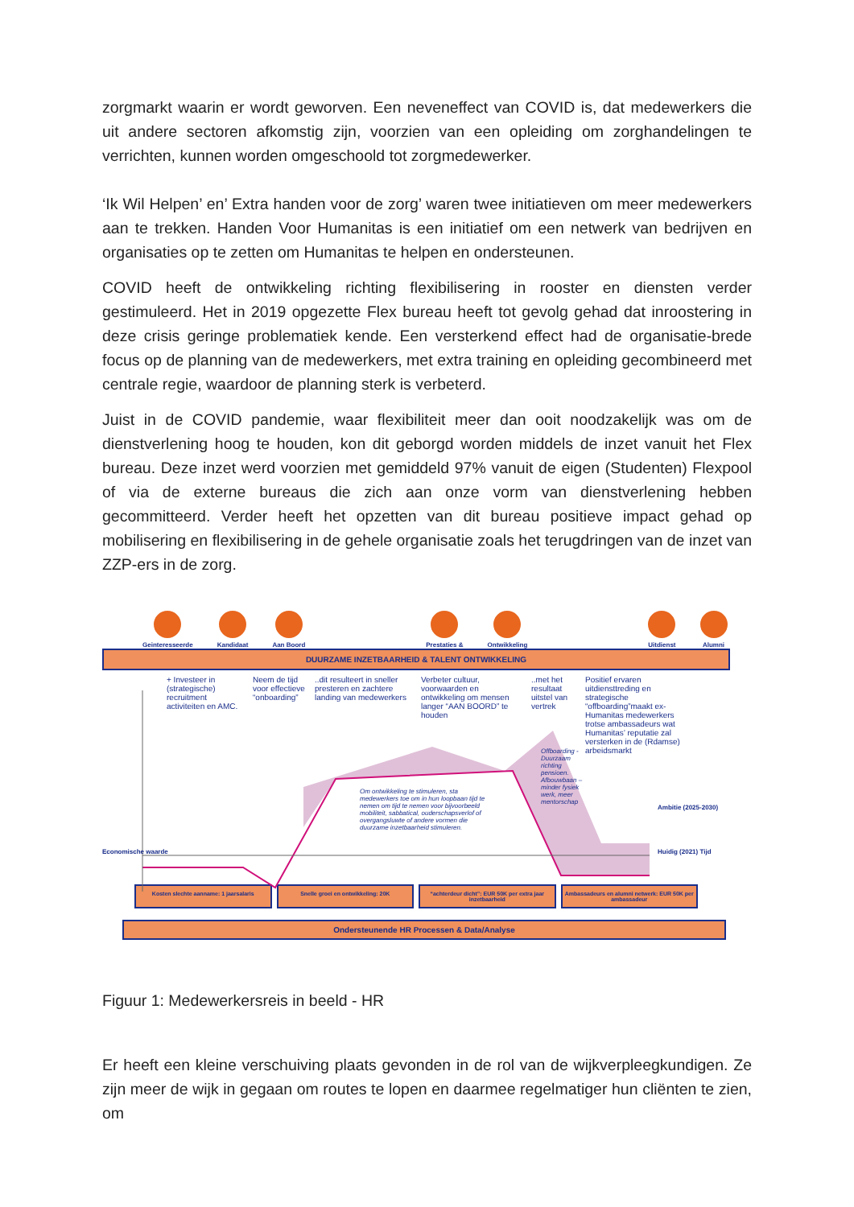zorgmarkt waarin er wordt geworven. Een neveneffect van COVID is, dat medewerkers die uit andere sectoren afkomstig zijn, voorzien van een opleiding om zorghandelingen te verrichten, kunnen worden omgeschoold tot zorgmedewerker.
‘Ik Wil Helpen’ en’ Extra handen voor de zorg’ waren twee initiatieven om meer medewerkers aan te trekken. Handen Voor Humanitas is een initiatief om een netwerk van bedrijven en organisaties op te zetten om Humanitas te helpen en ondersteunen.
COVID heeft de ontwikkeling richting flexibilisering in rooster en diensten verder gestimuleerd. Het in 2019 opgezette Flex bureau heeft tot gevolg gehad dat inroostering in deze crisis geringe problematiek kende. Een versterkend effect had de organisatie-brede focus op de planning van de medewerkers, met extra training en opleiding gecombineerd met centrale regie, waardoor de planning sterk is verbeterd.
Juist in de COVID pandemie, waar flexibiliteit meer dan ooit noodzakelijk was om de dienstverlening hoog te houden, kon dit geborgd worden middels de inzet vanuit het Flex bureau. Deze inzet werd voorzien met gemiddeld 97% vanuit de eigen (Studenten) Flexpool of via de externe bureaus die zich aan onze vorm van dienstverlening hebben gecommitteerd. Verder heeft het opzetten van dit bureau positieve impact gehad op mobilisering en flexibilisering in de gehele organisatie zoals het terugdringen van de inzet van ZZP-ers in de zorg.
Geinteresseerde
Kandidaat
Aan Boord
Prestaties &
Ontwikkeling
Uitdienst
Alumni
DUURZAME INZETBAARHEID & TALENT ONTWIKKELING
+ Investeer in (strategische) recruitment activiteiten en AMC.
Neem de tijd voor effectieve “onboarding”
..dit resulteert in sneller presteren en zachtere landing van medewerkers
Verbeter cultuur, voorwaarden en ontwikkeling om mensen langer “AAN BOORD” te houden
..met het resultaat uitstel van vertrek
Positief ervaren uitdiensttreding en strategische “offboarding”maakt ex-Humanitas medewerkers trotse ambassadeurs wat Humanitas’ reputatie zal versterken in de (Rdamse) arbeidsmarkt
Om ontwikkeling te stimuleren, sta medewerkers toe om in hun loopbaan tijd te nemen om tijd te nemen voor bijvoorbeeld mobiliteit, sabbatical, ouderschapsverlof of overgangsluwte of andere vormen die duurzame inzetbaarheid stimuleren.
Offboarding - Duurzaam richting pensioen. Afbouwbaan – minder fysiek werk, meer mentorschap
Economische waarde
Ambitie (2025-2030)
Huidig (2021) Tijd
Kosten slechte aanname: 1 jaarsalaris
Snelle groei en ontwikkeling: 20K
“achterdeur dicht”: EUR 50K per extra jaar inzetbaarheid
Ambassadeurs en alumni netwerk: EUR 50K per ambassadeur
Ondersteunende HR Processen & Data/Analyse
Figuur 1: Medewerkersreis in beeld - HR
Er heeft een kleine verschuiving plaats gevonden in de rol van de wijkverpleegkundigen. Ze zijn meer de wijk in gegaan om routes te lopen en daarmee regelmatiger hun cliënten te zien, om